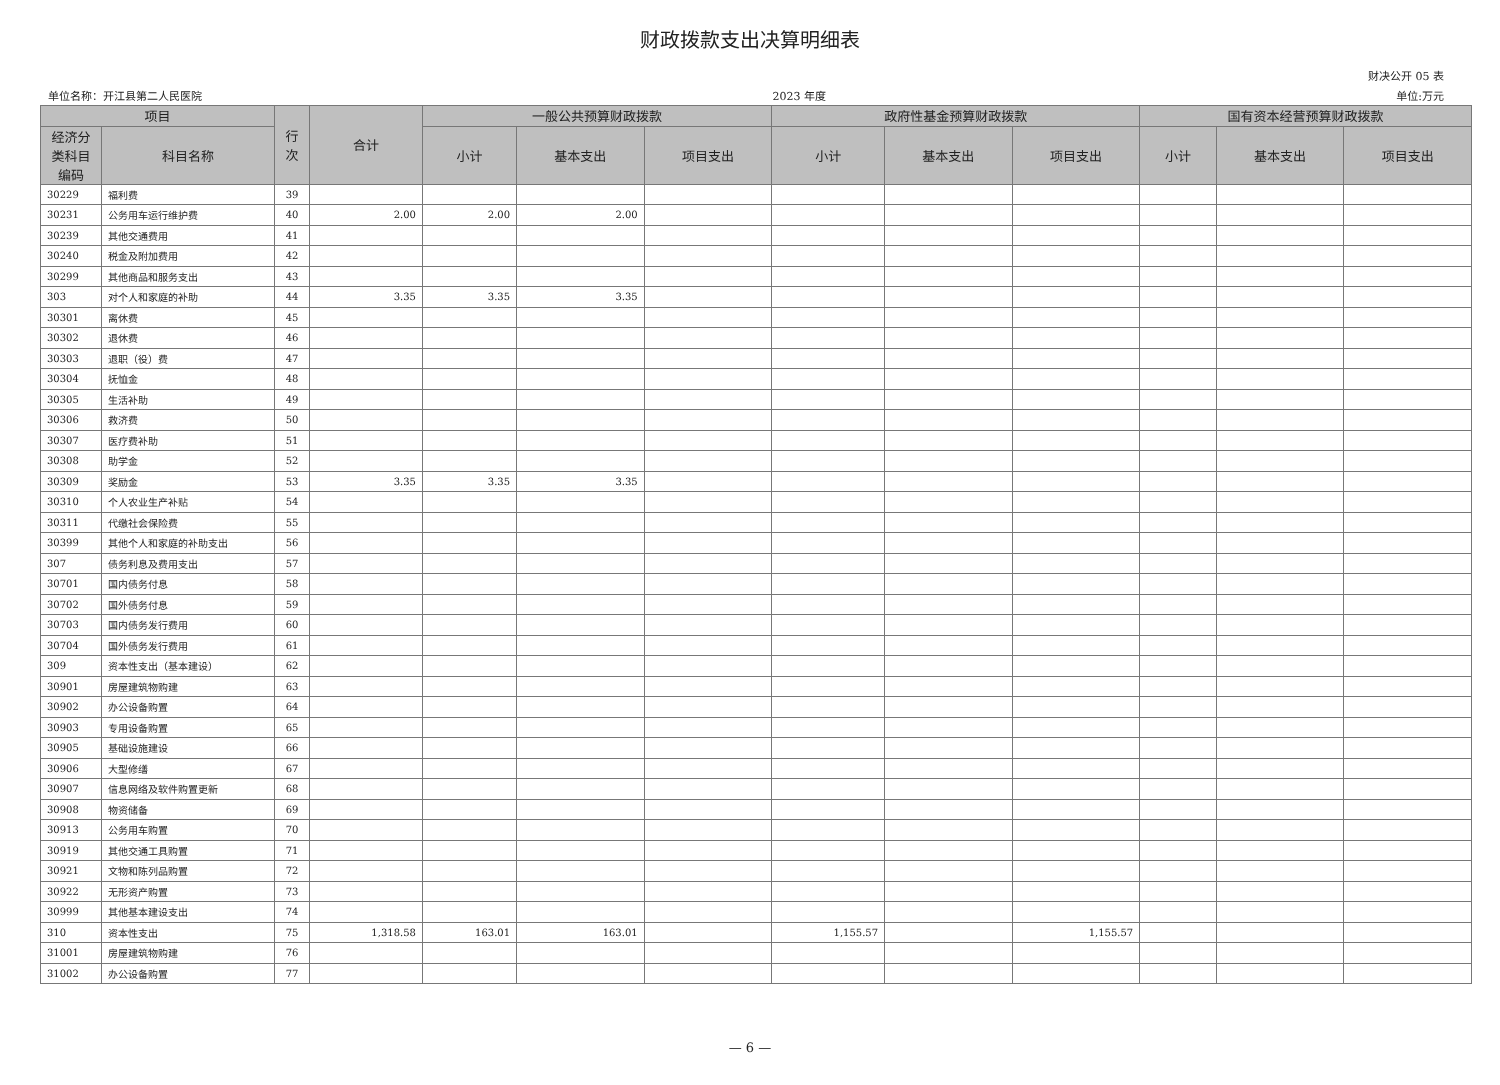财政拨款支出决算明细表
财决公开 05 表
单位名称：开江县第二人民医院 2023 年度 单位:万元
| 项目 | | 行次 | 合计 | 一般公共预算财政拨款 | | | 政府性基金预算财政拨款 | | | 国有资本经营预算财政拨款 | | |
| --- | --- | --- | --- | --- | --- | --- | --- | --- | --- | --- | --- | --- |
| 经济分类科目编码 | 科目名称 | | | 小计 | 基本支出 | 项目支出 | 小计 | 基本支出 | 项目支出 | 小计 | 基本支出 | 项目支出 |
| 30229 | 福利费 | 39 | | | | | | | | | | |
| 30231 | 公务用车运行维护费 | 40 | 2.00 | 2.00 | 2.00 | | | | | | | |
| 30239 | 其他交通费用 | 41 | | | | | | | | | | |
| 30240 | 税金及附加费用 | 42 | | | | | | | | | | |
| 30299 | 其他商品和服务支出 | 43 | | | | | | | | | | |
| 303 | 对个人和家庭的补助 | 44 | 3.35 | 3.35 | 3.35 | | | | | | | |
| 30301 | 离休费 | 45 | | | | | | | | | | |
| 30302 | 退休费 | 46 | | | | | | | | | | |
| 30303 | 退职（役）费 | 47 | | | | | | | | | | |
| 30304 | 抚恤金 | 48 | | | | | | | | | | |
| 30305 | 生活补助 | 49 | | | | | | | | | | |
| 30306 | 救济费 | 50 | | | | | | | | | | |
| 30307 | 医疗费补助 | 51 | | | | | | | | | | |
| 30308 | 助学金 | 52 | | | | | | | | | | |
| 30309 | 奖励金 | 53 | 3.35 | 3.35 | 3.35 | | | | | | | |
| 30310 | 个人农业生产补贴 | 54 | | | | | | | | | | |
| 30311 | 代缴社会保险费 | 55 | | | | | | | | | | |
| 30399 | 其他个人和家庭的补助支出 | 56 | | | | | | | | | | |
| 307 | 债务利息及费用支出 | 57 | | | | | | | | | | |
| 30701 | 国内债务付息 | 58 | | | | | | | | | | |
| 30702 | 国外债务付息 | 59 | | | | | | | | | | |
| 30703 | 国内债务发行费用 | 60 | | | | | | | | | | |
| 30704 | 国外债务发行费用 | 61 | | | | | | | | | | |
| 309 | 资本性支出（基本建设） | 62 | | | | | | | | | | |
| 30901 | 房屋建筑物购建 | 63 | | | | | | | | | | |
| 30902 | 办公设备购置 | 64 | | | | | | | | | | |
| 30903 | 专用设备购置 | 65 | | | | | | | | | | |
| 30905 | 基础设施建设 | 66 | | | | | | | | | | |
| 30906 | 大型修缮 | 67 | | | | | | | | | | |
| 30907 | 信息网络及软件购置更新 | 68 | | | | | | | | | | |
| 30908 | 物资储备 | 69 | | | | | | | | | | |
| 30913 | 公务用车购置 | 70 | | | | | | | | | | |
| 30919 | 其他交通工具购置 | 71 | | | | | | | | | | |
| 30921 | 文物和陈列品购置 | 72 | | | | | | | | | | |
| 30922 | 无形资产购置 | 73 | | | | | | | | | | |
| 30999 | 其他基本建设支出 | 74 | | | | | | | | | | |
| 310 | 资本性支出 | 75 | 1,318.58 | 163.01 | 163.01 | | 1,155.57 | | 1,155.57 | | | |
| 31001 | 房屋建筑物购建 | 76 | | | | | | | | | | |
| 31002 | 办公设备购置 | 77 | | | | | | | | | | |
— 6 —